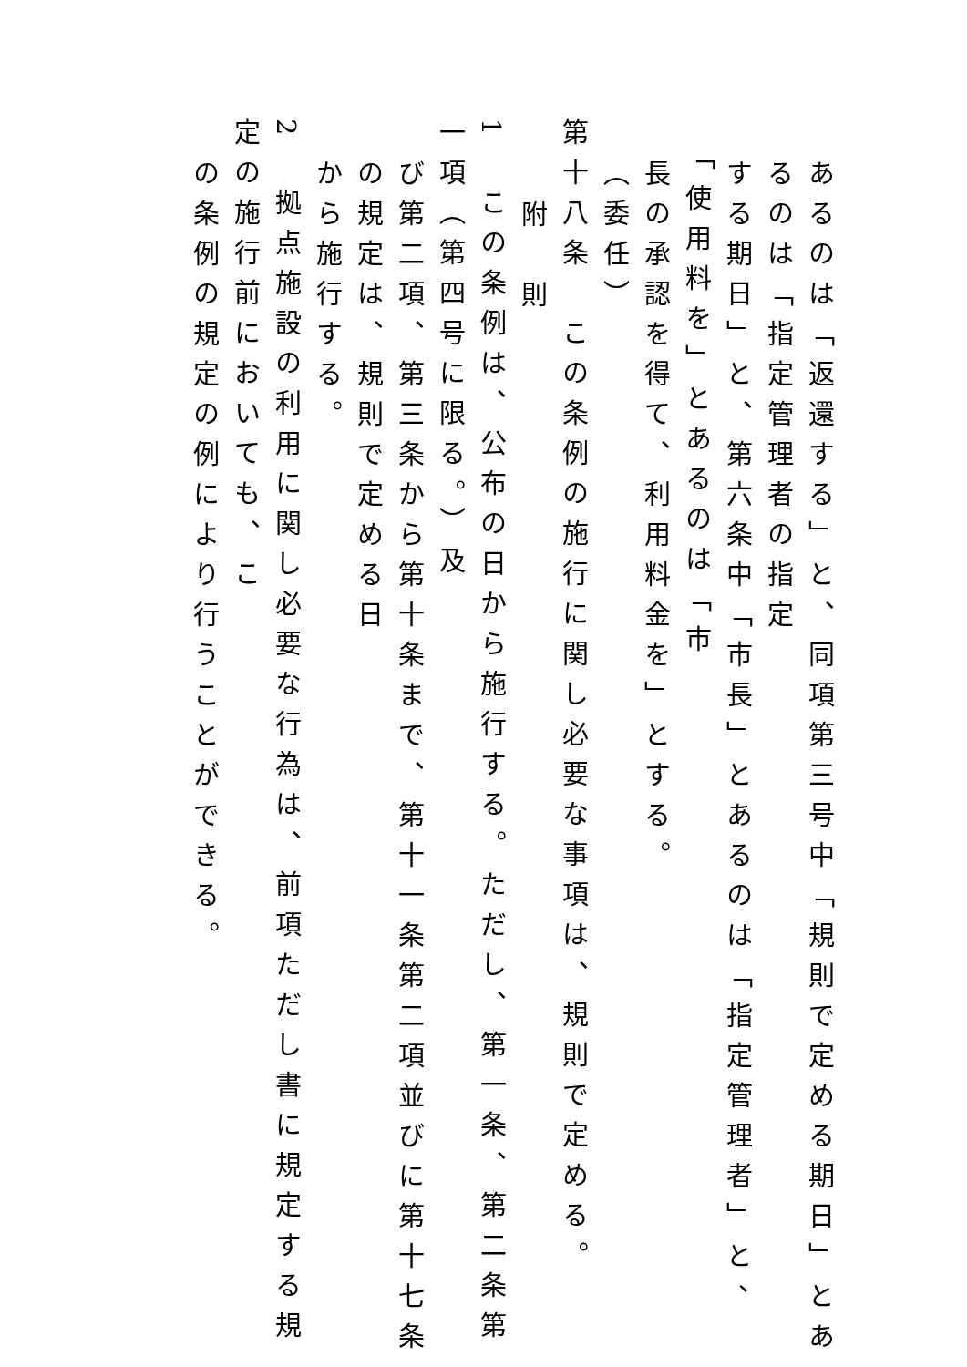あるのは「返還する」と、同項第三号中「規則で定める期日」とあるのは「指定管理者の指定
する期日」と、第六条中「市長」とあるのは「指定管理者」と、「使用料を」とあるのは「市
長の承認を得て、利用料金を」とする。
（委任）
第十八条　この条例の施行に関し必要な事項は、規則で定める。
附　則
1　この条例は、公布の日から施行する。ただし、第一条、第二条第一項（第四号に限る。）及
び第二項、第三条から第十条まで、第十一条第二項並びに第十七条の規定は、規則で定める日
から施行する。
2　拠点施設の利用に関し必要な行為は、前項ただし書に規定する規定の施行前においても、こ
の条例の規定の例により行うことができる。